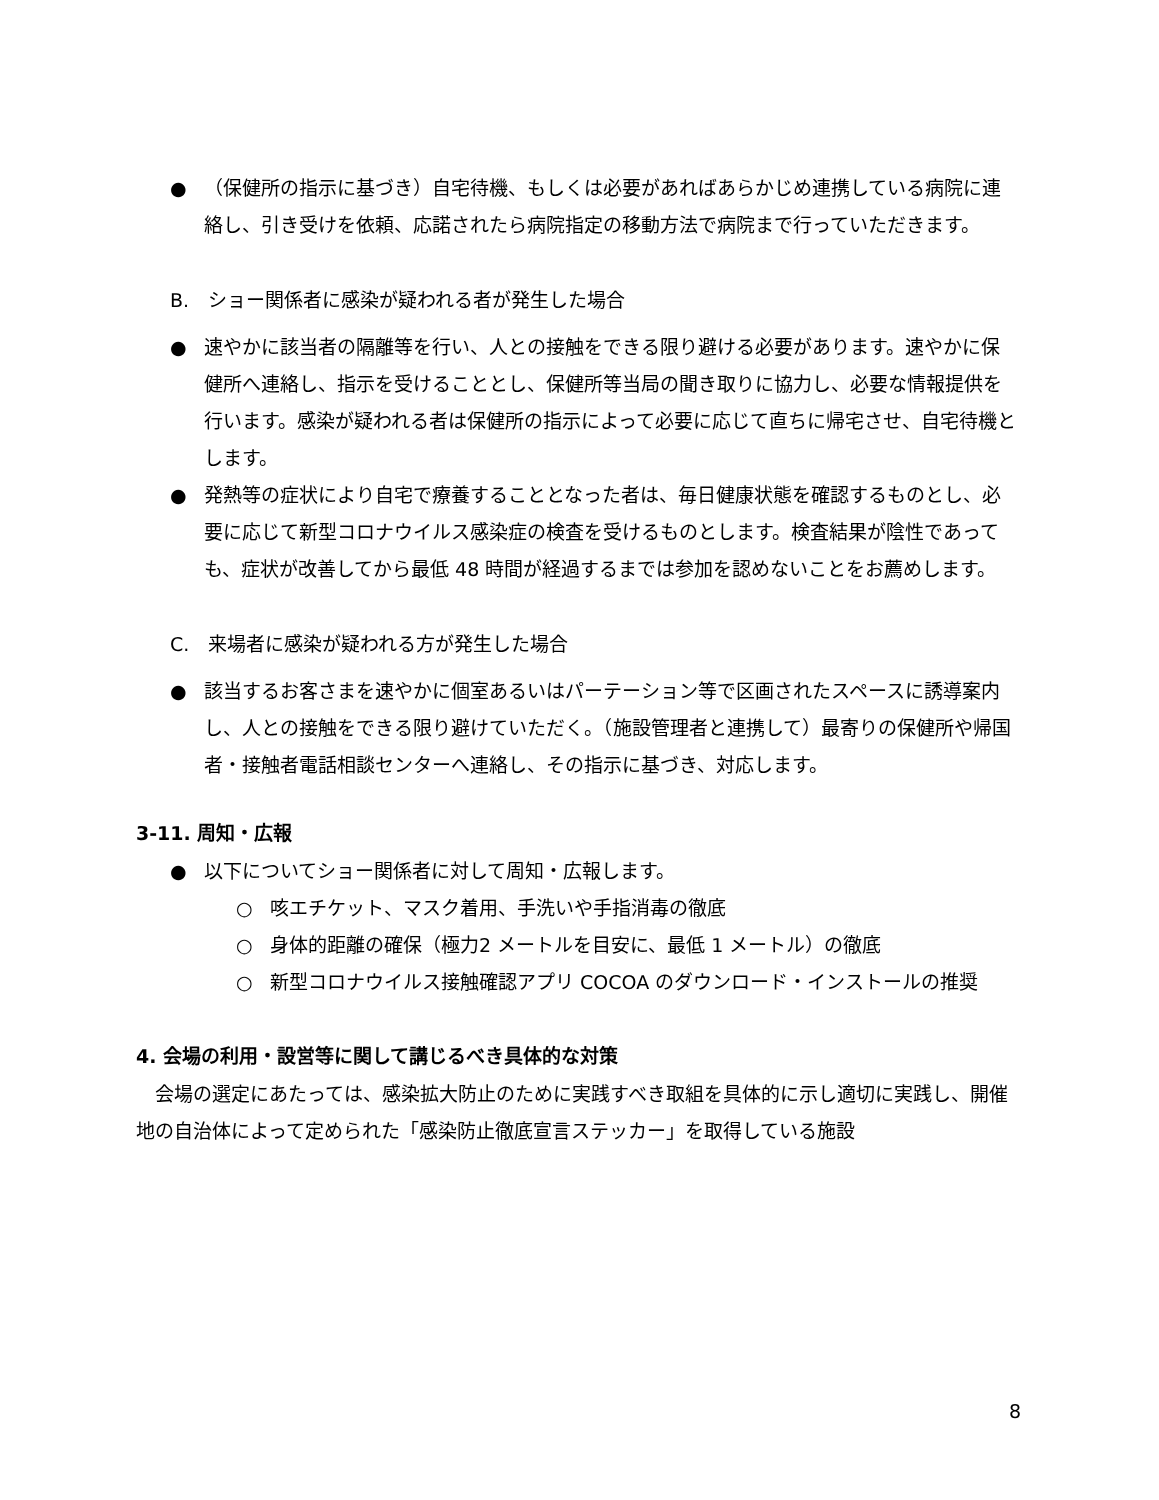● （保健所の指示に基づき）自宅待機、もしくは必要があればあらかじめ連携している病院に連絡し、引き受けを依頼、応諾されたら病院指定の移動方法で病院まで行っていただきます。
B.　ショー関係者に感染が疑われる者が発生した場合
● 速やかに該当者の隔離等を行い、人との接触をできる限り避ける必要があります。速やかに保健所へ連絡し、指示を受けることとし、保健所等当局の聞き取りに協力し、必要な情報提供を行います。感染が疑われる者は保健所の指示によって必要に応じて直ちに帰宅させ、自宅待機とします。
● 発熱等の症状により自宅で療養することとなった者は、毎日健康状態を確認するものとし、必要に応じて新型コロナウイルス感染症の検査を受けるものとします。検査結果が陰性であっても、症状が改善してから最低 48 時間が経過するまでは参加を認めないことをお薦めします。
C.　来場者に感染が疑われる方が発生した場合
● 該当するお客さまを速やかに個室あるいはパーテーション等で区画されたスペースに誘導案内し、人との接触をできる限り避けていただく。（施設管理者と連携して）最寄りの保健所や帰国者・接触者電話相談センターへ連絡し、その指示に基づき、対応します。
3-11. 周知・広報
● 以下についてショー関係者に対して周知・広報します。
○ 咳エチケット、マスク着用、手洗いや手指消毒の徹底
○ 身体的距離の確保（極力2 メートルを目安に、最低 1 メートル）の徹底
○ 新型コロナウイルス接触確認アプリ COCOA のダウンロード・インストールの推奨
4. 会場の利用・設営等に関して講じるべき具体的な対策
会場の選定にあたっては、感染拡大防止のために実践すべき取組を具体的に示し適切に実践し、開催地の自治体によって定められた「感染防止徹底宣言ステッカー」を取得している施設
8